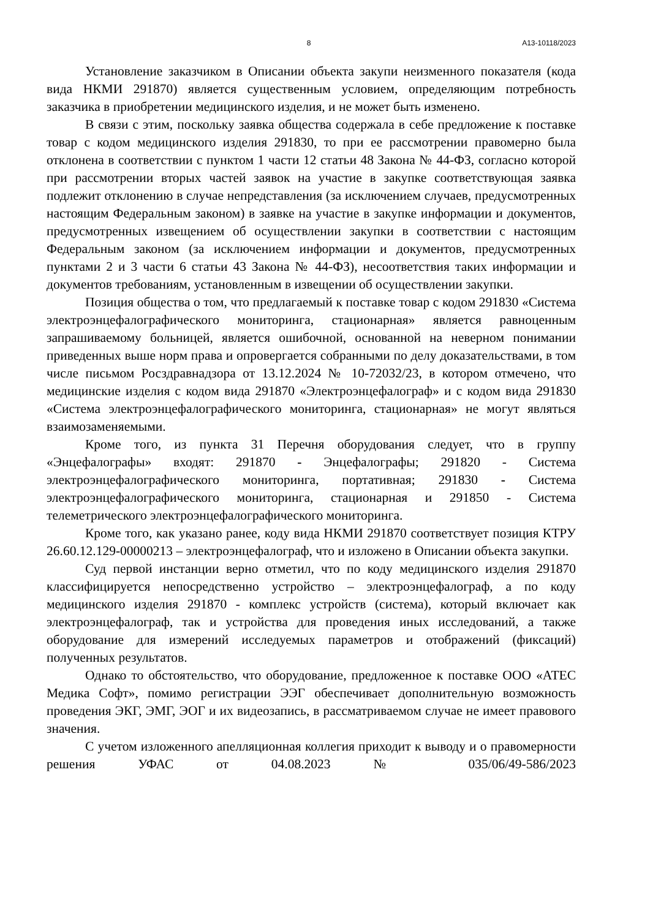8 А13-10118/2023
Установление заказчиком в Описании объекта закупи неизменного показателя (кода вида НКМИ 291870) является существенным условием, определяющим потребность заказчика в приобретении медицинского изделия, и не может быть изменено.
В связи с этим, поскольку заявка общества содержала в себе предложение к поставке товар с кодом медицинского изделия 291830, то при ее рассмотрении правомерно была отклонена в соответствии с пунктом 1 части 12 статьи 48 Закона № 44-ФЗ, согласно которой при рассмотрении вторых частей заявок на участие в закупке соответствующая заявка подлежит отклонению в случае непредставления (за исключением случаев, предусмотренных настоящим Федеральным законом) в заявке на участие в закупке информации и документов, предусмотренных извещением об осуществлении закупки в соответствии с настоящим Федеральным законом (за исключением информации и документов, предусмотренных пунктами 2 и 3 части 6 статьи 43 Закона № 44-ФЗ), несоответствия таких информации и документов требованиям, установленным в извещении об осуществлении закупки.
Позиция общества о том, что предлагаемый к поставке товар с кодом 291830 «Система электроэнцефалографического мониторинга, стационарная» является равноценным запрашиваемому больницей, является ошибочной, основанной на неверном понимании приведенных выше норм права и опровергается собранными по делу доказательствами, в том числе письмом Росздравнадзора от 13.12.2024 № 10-72032/23, в котором отмечено, что медицинские изделия с кодом вида 291870 «Электроэнцефалограф» и с кодом вида 291830 «Система электроэнцефалографического мониторинга, стационарная» не могут являться взаимозаменяемыми.
Кроме того, из пункта 31 Перечня оборудования следует, что в группу «Энцефалографы» входят: 291870 - Энцефалографы; 291820 - Система электроэнцефалографического мониторинга, портативная; 291830 - Система электроэнцефалографического мониторинга, стационарная и 291850 - Система телеметрического электроэнцефалографического мониторинга.
Кроме того, как указано ранее, коду вида НКМИ 291870 соответствует позиция КТРУ 26.60.12.129-00000213 – электроэнцефалограф, что и изложено в Описании объекта закупки.
Суд первой инстанции верно отметил, что по коду медицинского изделия 291870 классифицируется непосредственно устройство – электроэнцефалограф, а по коду медицинского изделия 291870 - комплекс устройств (система), который включает как электроэнцефалограф, так и устройства для проведения иных исследований, а также оборудование для измерений исследуемых параметров и отображений (фиксаций) полученных результатов.
Однако то обстоятельство, что оборудование, предложенное к поставке ООО «АТЕС Медика Софт», помимо регистрации ЭЭГ обеспечивает дополнительную возможность проведения ЭКГ, ЭМГ, ЭОГ и их видеозапись, в рассматриваемом случае не имеет правового значения.
С учетом изложенного апелляционная коллегия приходит к выводу и о правомерности решения УФАС от 04.08.2023 № 035/06/49-586/2023